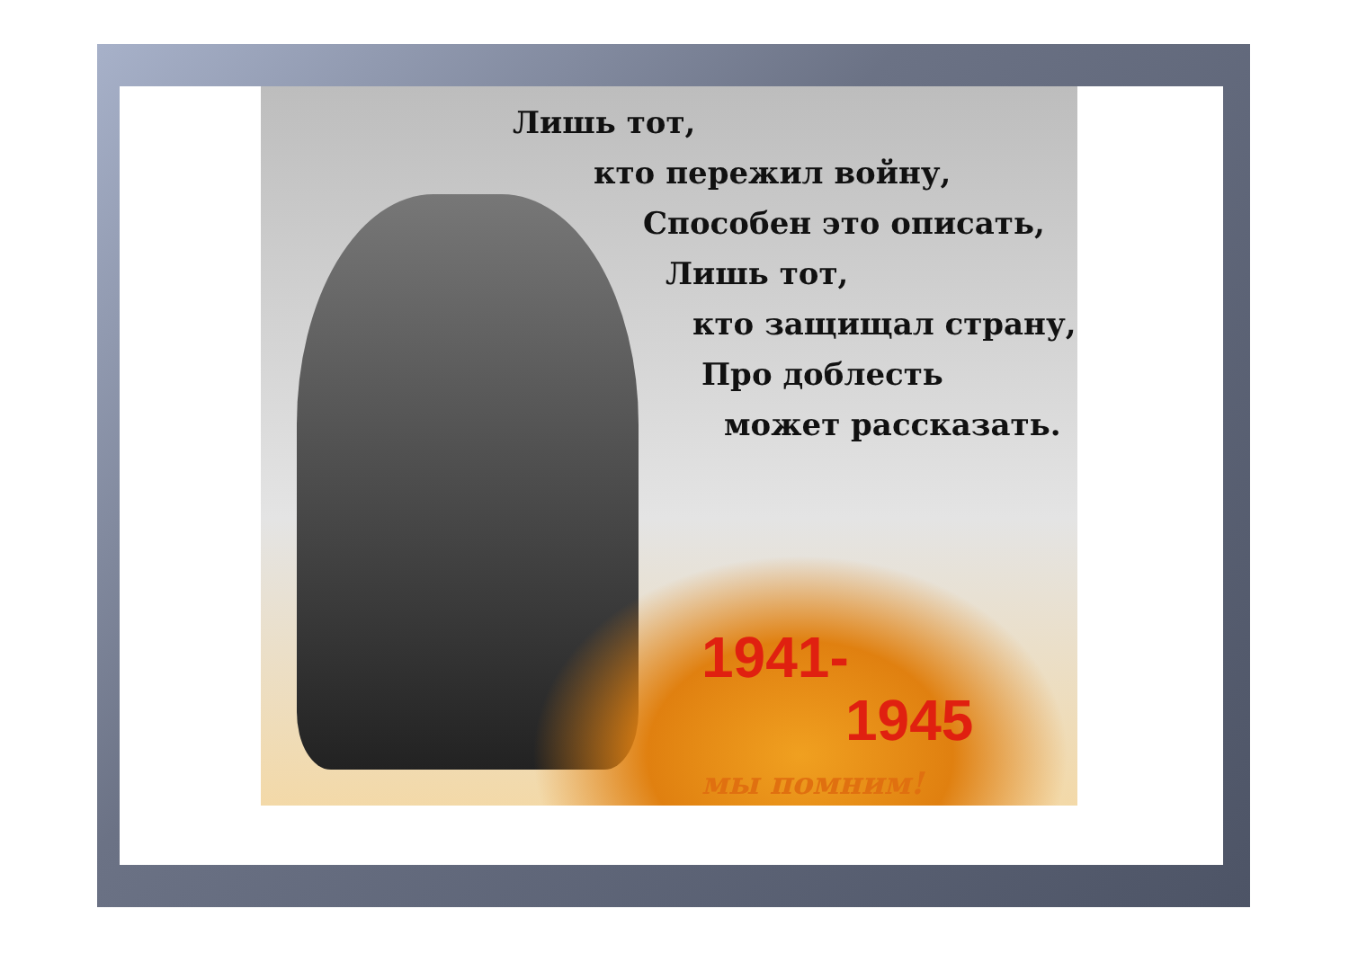Лишь тот,
кто пережил войну,
Способен это описать,
Лишь тот,
кто защищал страну,
Про доблесть
может рассказать.
1941-
1945
мы помним!